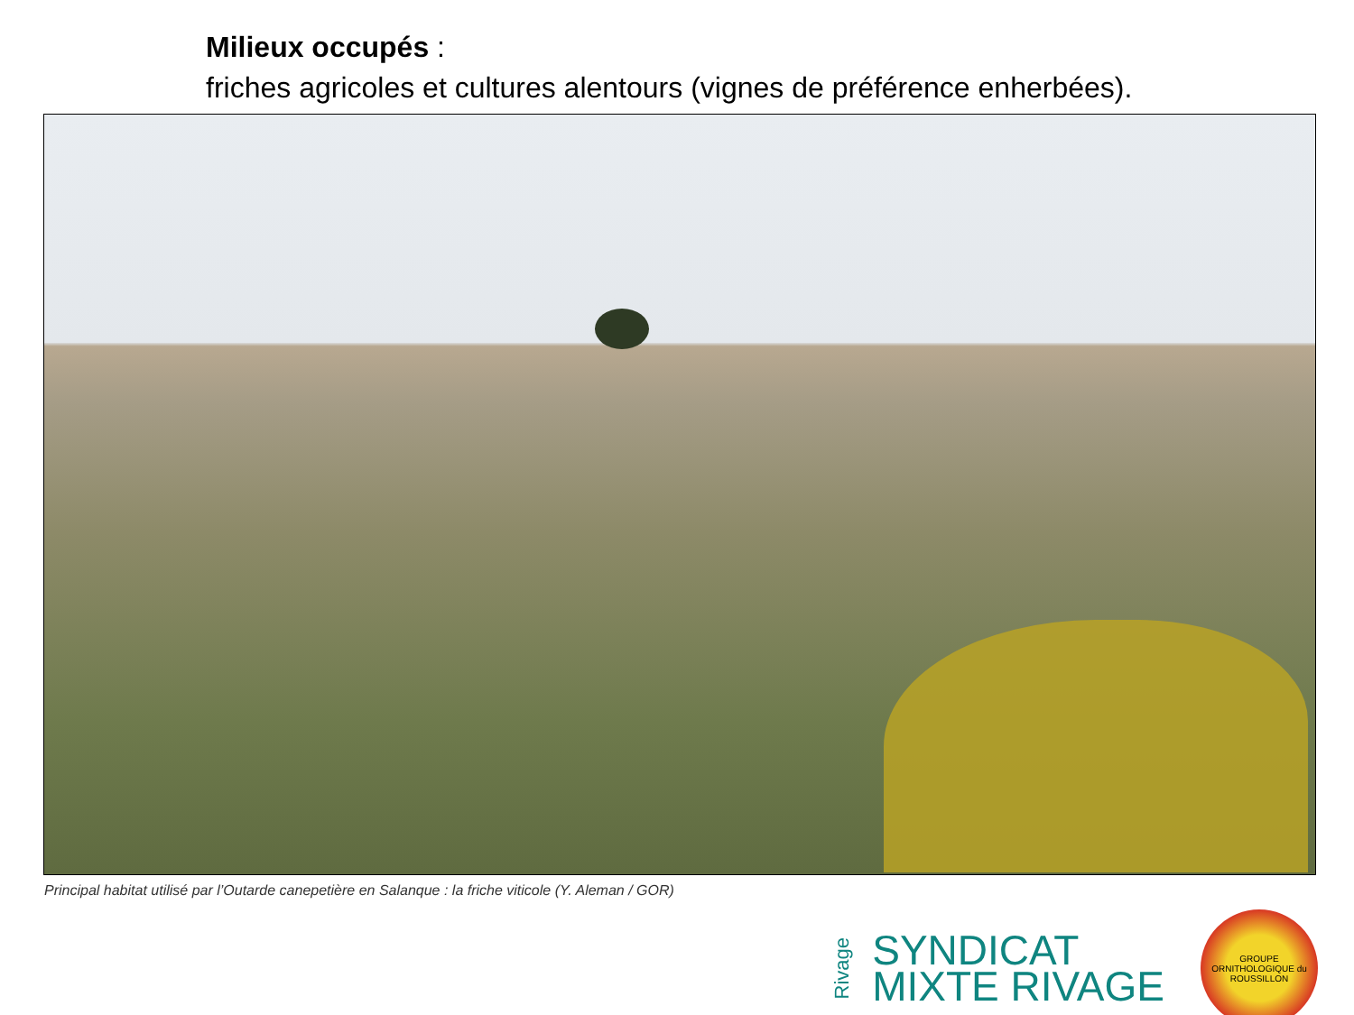Milieux occupés :
friches agricoles et cultures alentours (vignes de préférence enherbées).
Principal habitat utilisé par l’Outarde canepetière en Salanque : la friche viticole (Y. Aleman / GOR)
Rivage
SYNDICAT
MIXTE RIVAGE
GROUPE ORNITHOLOGIQUE du ROUSSILLON